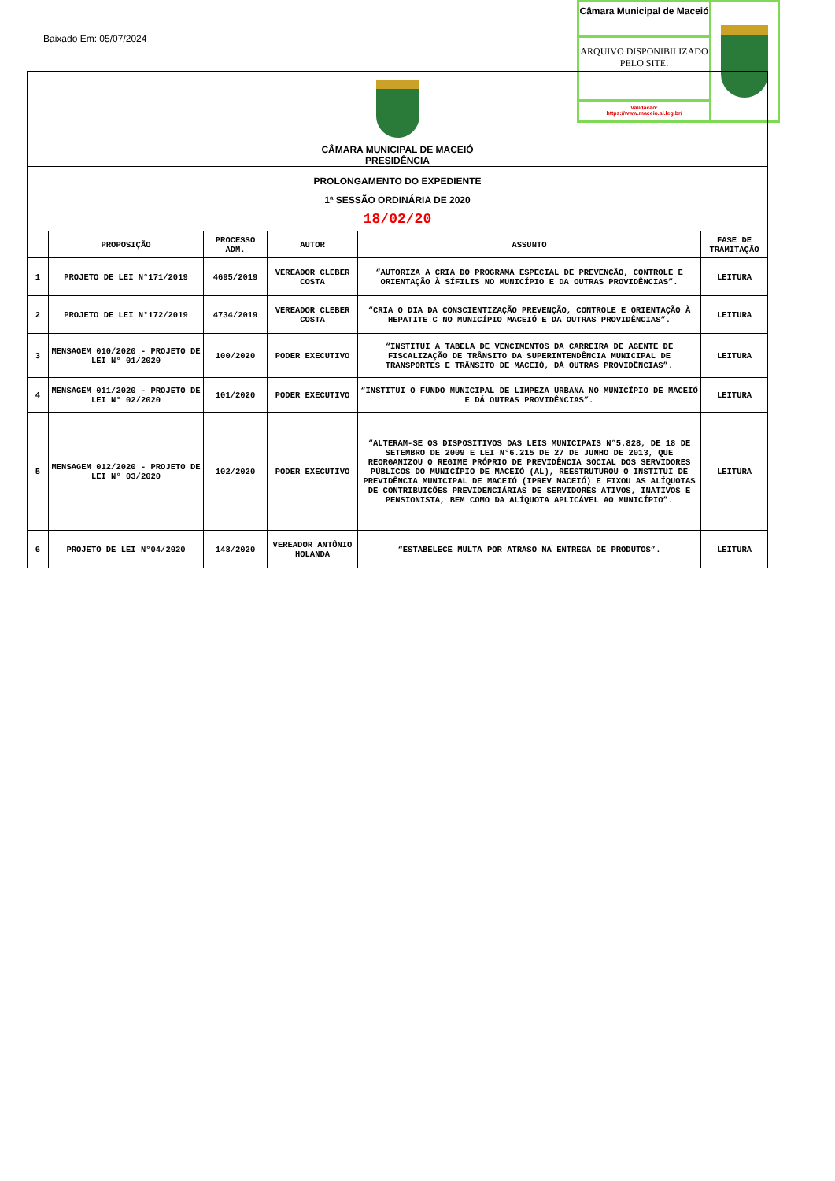Baixado Em: 05/07/2024
Câmara Municipal de Maceió
ARQUIVO DISPONIBILIZADO PELO SITE.
Validação:
https://www.maceio.al.leg.br/
CÂMARA MUNICIPAL DE MACEIÓ
PRESIDÊNCIA
PROLONGAMENTO DO EXPEDIENTE
1ª SESSÃO ORDINÁRIA DE 2020
18/02/20
| | PROPOSIÇÃO | PROCESSO ADM. | AUTOR | ASSUNTO | FASE DE TRAMITAÇÃO |
| --- | --- | --- | --- | --- | --- |
| 1 | PROJETO DE LEI N°171/2019 | 4695/2019 | VEREADOR CLEBER COSTA | “AUTORIZA A CRIA DO PROGRAMA ESPECIAL DE PREVENÇÃO, CONTROLE E ORIENTAÇÃO À SÍFILIS NO MUNICÍPIO E DA OUTRAS PROVIDÊNCIAS”. | LEITURA |
| 2 | PROJETO DE LEI N°172/2019 | 4734/2019 | VEREADOR CLEBER COSTA | “CRIA O DIA DA CONSCIENTIZAÇÃO PREVENÇÃO, CONTROLE E ORIENTAÇÃO À HEPATITE C NO MUNICÍPIO MACEIÓ E DA OUTRAS PROVIDÊNCIAS”. | LEITURA |
| 3 | MENSAGEM 010/2020 - PROJETO DE LEI N° 01/2020 | 100/2020 | PODER EXECUTIVO | “INSTITUI A TABELA DE VENCIMENTOS DA CARREIRA DE AGENTE DE FISCALIZAÇÃO DE TRÂNSITO DA SUPERINTENDÊNCIA MUNICIPAL DE TRANSPORTES E TRÂNSITO DE MACEIÓ, DÁ OUTRAS PROVIDÊNCIAS”. | LEITURA |
| 4 | MENSAGEM 011/2020 - PROJETO DE LEI N° 02/2020 | 101/2020 | PODER EXECUTIVO | “INSTITUI O FUNDO MUNICIPAL DE LIMPEZA URBANA NO MUNICÍPIO DE MACEIÓ E DÁ OUTRAS PROVIDÊNCIAS”. | LEITURA |
| 5 | MENSAGEM 012/2020 - PROJETO DE LEI N° 03/2020 | 102/2020 | PODER EXECUTIVO | “ALTERAM-SE OS DISPOSITIVOS DAS LEIS MUNICIPAIS N°5.828, DE 18 DE SETEMBRO DE 2009 E LEI N°6.215 DE 27 DE JUNHO DE 2013, QUE REORGANIZOU O REGIME PRÓPRIO DE PREVIDÊNCIA SOCIAL DOS SERVIDORES PÚBLICOS DO MUNICÍPIO DE MACEIÓ (AL), REESTRUTUROU O INSTITUI DE PREVIDÊNCIA MUNICIPAL DE MACEIÓ (IPREV MACEIÓ) E FIXOU AS ALÍQUOTAS DE CONTRIBUIÇÕES PREVIDENCIÁRIAS DE SERVIDORES ATIVOS, INATIVOS E PENSIONISTA, BEM COMO DA ALÍQUOTA APLICÁVEL AO MUNICÍPIO”. | LEITURA |
| 6 | PROJETO DE LEI N°04/2020 | 148/2020 | VEREADOR ANTÔNIO HOLANDA | “ESTABELECE MULTA POR ATRASO NA ENTREGA DE PRODUTOS”. | LEITURA |